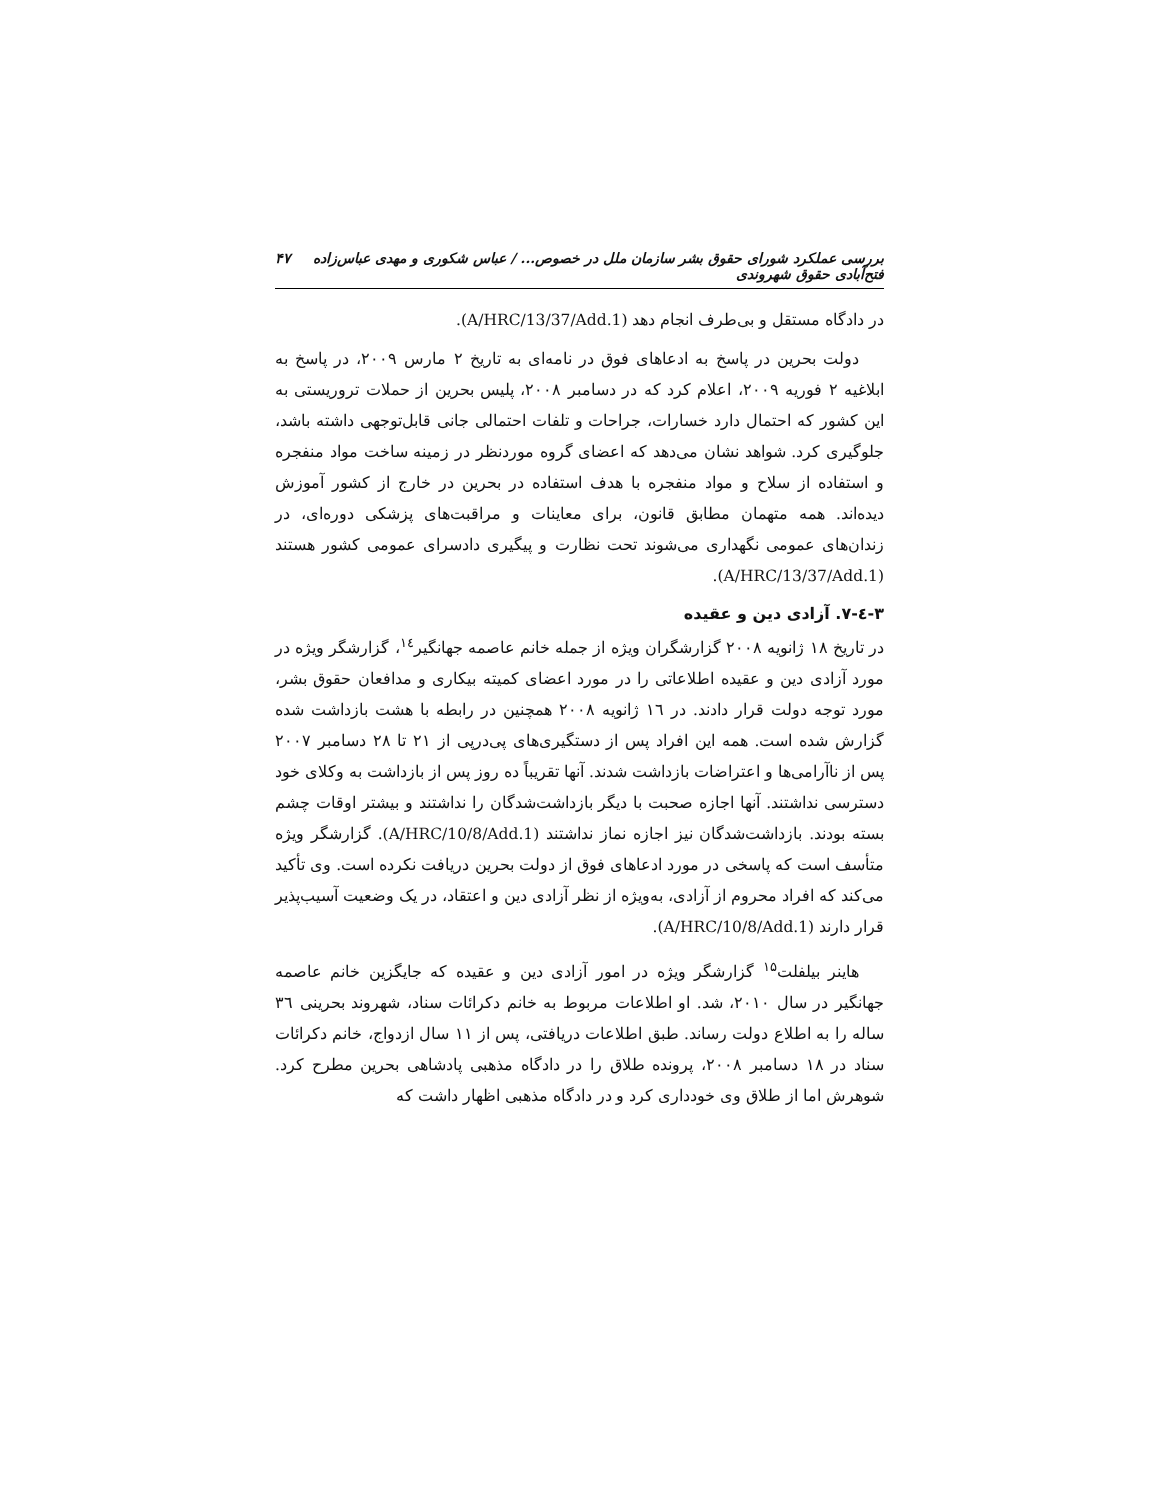بررسی عملکرد شورای حقوق بشر سازمان ملل در خصوص... / عباس شکوری و مهدی عباس‌زاده فتح‌آبادی حقوق شهروندی ۴۷
در دادگاه مستقل و بی‌طرف انجام دهد (A/HRC/13/37/Add.1).
دولت بحرین در پاسخ به ادعاهای فوق در نامه‌ای به تاریخ ۲ مارس ۲۰۰۹، در پاسخ به ابلاغیه ۲ فوریه ۲۰۰۹، اعلام کرد که در دسامبر ۲۰۰۸، پلیس بحرین از حملات تروریستی به این کشور که احتمال دارد خسارات، جراحات و تلفات احتمالی جانی قابل‌توجهی داشته باشد، جلوگیری کرد. شواهد نشان می‌دهد که اعضای گروه موردنظر در زمینه ساخت مواد منفجره و استفاده از سلاح و مواد منفجره با هدف استفاده در بحرین در خارج از کشور آموزش دیده‌اند. همه متهمان مطابق قانون، برای معاینات و مراقبت‌های پزشکی دوره‌ای، در زندان‌های عمومی نگهداری می‌شوند تحت نظارت و پیگیری دادسرای عمومی کشور هستند (A/HRC/13/37/Add.1).
۳-٤-۷. آزادی دین و عقیده
در تاریخ ۱۸ ژانویه ۲۰۰۸ گزارشگران ویژه از جمله خانم عاصمه جهانگیر<sup>۱٤</sup>، گزارشگر ویژه در مورد آزادی دین و عقیده اطلاعاتی را در مورد اعضای کمیته بیکاری و مدافعان حقوق بشر، مورد توجه دولت قرار دادند. در ۱٦ ژانویه ۲۰۰۸ همچنین در رابطه با هشت بازداشت شده گزارش شده است. همه این افراد پس از دستگیری‌های پی‌درپی از ۲۱ تا ۲۸ دسامبر ۲۰۰۷ پس از ناآرامی‌ها و اعتراضات بازداشت شدند. آنها تقریباً ده روز پس از بازداشت به وکلای خود دسترسی نداشتند. آنها اجازه صحبت با دیگر بازداشت‌شدگان را نداشتند و بیشتر اوقات چشم بسته بودند. بازداشت‌شدگان نیز اجازه نماز نداشتند (A/HRC/10/8/Add.1). گزارشگر ویژه متأسف است که پاسخی در مورد ادعاهای فوق از دولت بحرین دریافت نکرده است. وی تأکید می‌کند که افراد محروم از آزادی، به‌ویژه از نظر آزادی دین و اعتقاد، در یک وضعیت آسیب‌پذیر قرار دارند (A/HRC/10/8/Add.1).
هاینر بیلفلت<sup>۱۵</sup> گزارشگر ویژه در امور آزادی دین و عقیده که جایگزین خانم عاصمه جهانگیر در سال ۲۰۱۰، شد. او اطلاعات مربوط به خانم دکرائات سناد، شهروند بحرینی ۳٦ ساله را به اطلاع دولت رساند. طبق اطلاعات دریافتی، پس از ۱۱ سال ازدواج، خانم دکرائات سناد در ۱۸ دسامبر ۲۰۰۸، پرونده طلاق را در دادگاه مذهبی پادشاهی بحرین مطرح کرد. شوهرش اما از طلاق وی خودداری کرد و در دادگاه مذهبی اظهار داشت که